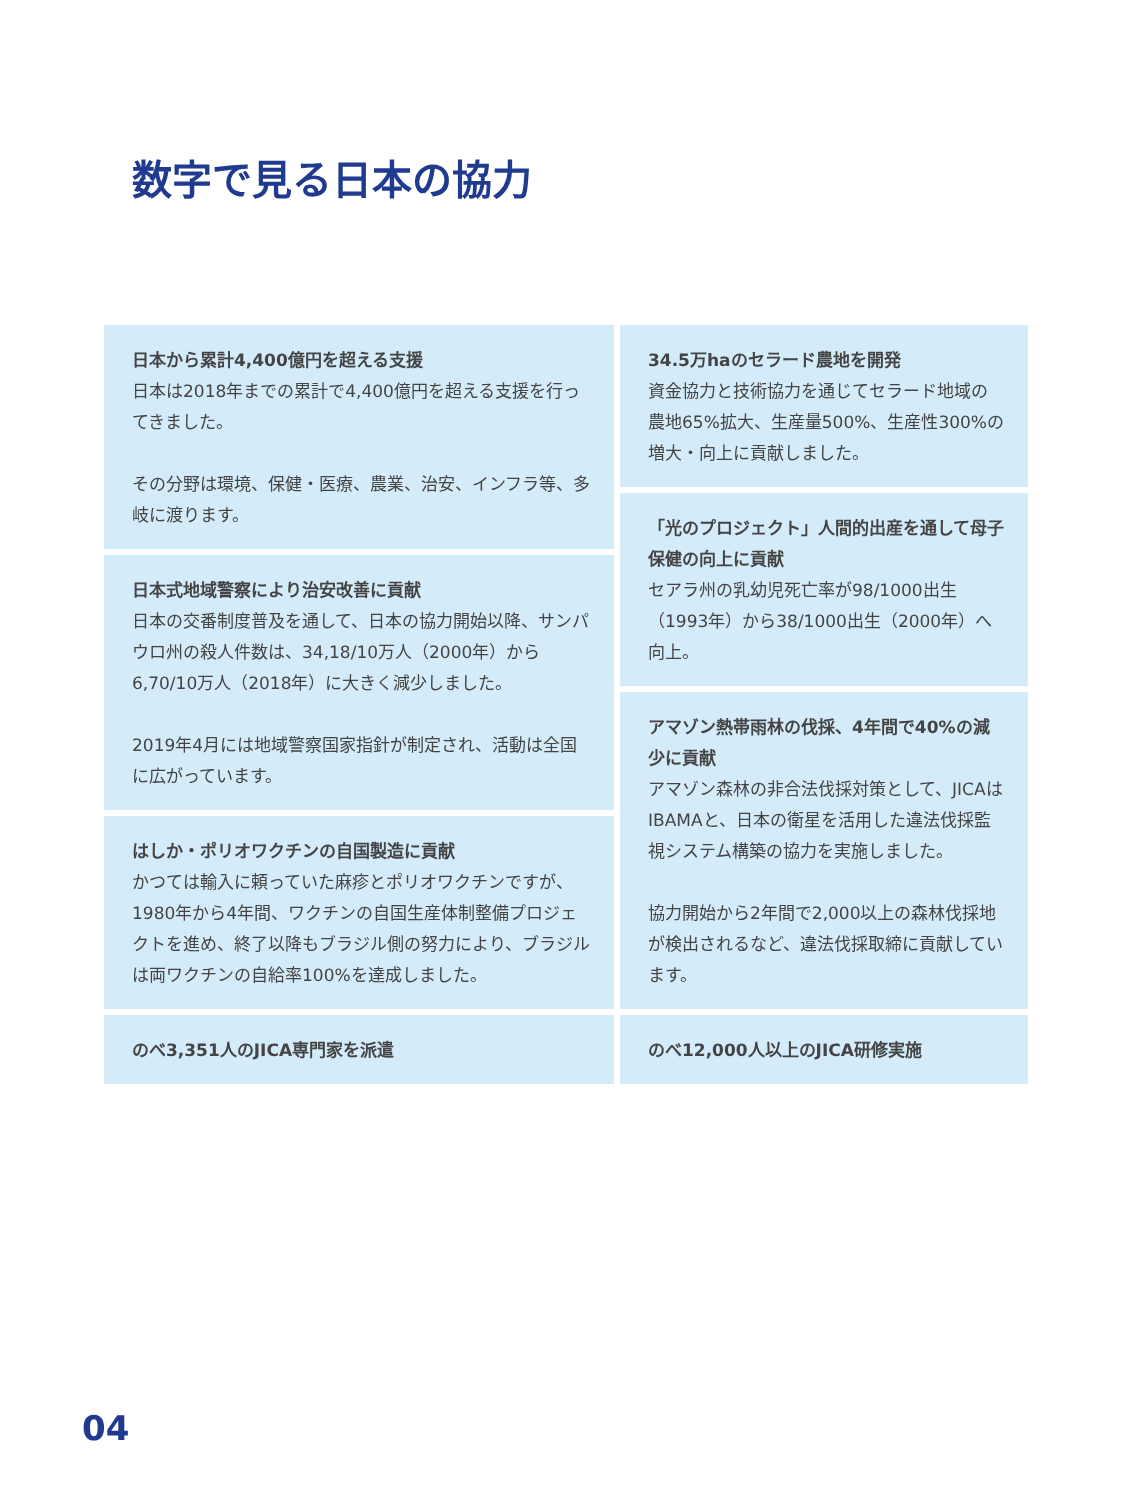数字で見る日本の協力
日本から累計4,400億円を超える支援
日本は2018年までの累計で4,400億円を超える支援を行ってきました。
その分野は環境、保健・医療、農業、治安、インフラ等、多岐に渡ります。
日本式地域警察により治安改善に貢献
日本の交番制度普及を通して、日本の協力開始以降、サンパウロ州の殺人件数は、34,18/10万人（2000年）から6,70/10万人（2018年）に大きく減少しました。
2019年4月には地域警察国家指針が制定され、活動は全国に広がっています。
はしか・ポリオワクチンの自国製造に貢献
かつては輸入に頼っていた麻疹とポリオワクチンですが、1980年から4年間、ワクチンの自国生産体制整備プロジェクトを進め、終了以降もブラジル側の努力により、ブラジルは両ワクチンの自給率100%を達成しました。
のべ3,351人のJICA専門家を派遣
34.5万haのセラード農地を開発
資金協力と技術協力を通じてセラード地域の農地65%拡大、生産量500%、生産性300%の増大・向上に貢献しました。
「光のプロジェクト」人間的出産を通して母子保健の向上に貢献
セアラ州の乳幼児死亡率が98/1000出生（1993年）から38/1000出生（2000年）へ向上。
アマゾン熱帯雨林の伐採、4年間で40%の減少に貢献
アマゾン森林の非合法伐採対策として、JICAはIBAMAと、日本の衛星を活用した違法伐採監視システム構築の協力を実施しました。
協力開始から2年間で2,000以上の森林伐採地が検出されるなど、違法伐採取締に貢献しています。
のべ12,000人以上のJICA研修実施
04